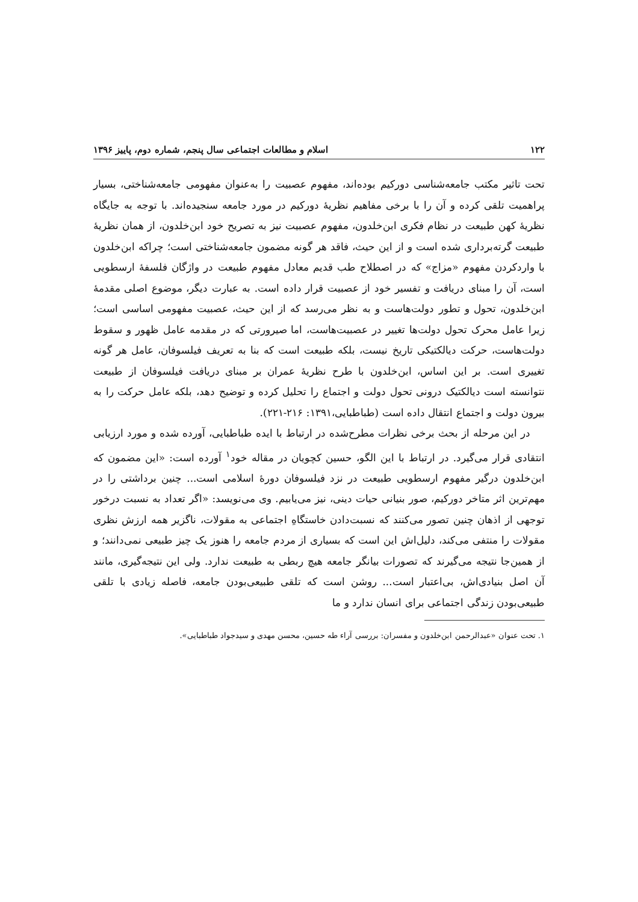۱۲۲ اسلام و مطالعات اجتماعی سال پنجم، شماره دوم، پاییز ۱۳۹۶
تحت تاثیر مکتب جامعه‌شناسی دورکیم بوده‌اند، مفهوم عصبیت را به‌عنوان مفهومی جامعه‌شناختی، بسیار پراهمیت تلقی کرده و آن را با برخی مفاهیم نظریهٔ دورکیم در مورد جامعه سنجیده‌اند. با توجه به جایگاه نظریهٔ کهن طبیعت در نظام فکری ابن‌خلدون، مفهوم عصبیت نیز به تصریح خود ابن‌خلدون، از همان نظریهٔ طبیعت گرته‌برداری شده است و از این حیث، فاقد هر گونه مضمون جامعه‌شناختی است؛ چراکه ابن‌خلدون با واردکردن مفهوم «مزاج» که در اصطلاح طب قدیم معادل مفهوم طبیعت در واژگان فلسفهٔ ارسطویی است، آن را مبنای دریافت و تفسیر خود از عصبیت قرار داده است. به عبارت دیگر، موضوع اصلی مقدمهٔ ابن‌خلدون، تحول و تطور دولت‌هاست و به نظر می‌رسد که از این حیث، عصبیت مفهومی اساسی است؛ زیرا عامل محرک تحول دولت‌ها تغییر در عصبیت‌هاست، اما صیرورتی که در مقدمه عامل ظهور و سقوط دولت‌هاست، حرکت دیالکتیکی تاریخ نیست، بلکه طبیعت است که بنا به تعریف فیلسوفان، عامل هر گونه تغییری است. بر این اساس، ابن‌خلدون با طرح نظریهٔ عمران بر مبنای دریافت فیلسوفان از طبیعت نتوانسته است دیالکتیک درونی تحول دولت و اجتماع را تحلیل کرده و توضیح دهد، بلکه عامل حرکت را به بیرون دولت و اجتماع انتقال داده است (طباطبایی،۱۳۹۱: ۲۱۶-۲۲۱).
در این مرحله از بحث برخی نظرات مطرح‌شده در ارتباط با ایده طباطبایی، آورده شده و مورد ارزیابی انتقادی قرار می‌گیرد. در ارتباط با این الگو، حسین کچویان در مقاله خود<sup>۱</sup> آورده است: «این مضمون که ابن‌خلدون درگیر مفهوم ارسطویی طبیعت در نزد فیلسوفان دورهٔ اسلامی است... چنین برداشتی را در مهم‌ترین اثر متاخر دورکیم، صور بنیانی حیات دینی، نیز می‌یابیم. وی می‌نویسد: «اگر تعداد به نسبت درخور توجهی از اذهان چنین تصور می‌کنند که نسبت‌دادن خاستگاهِ اجتماعی به مقولات، ناگزیر همه ارزش نظری مقولات را منتفی می‌کند، دلیل‌اش این است که بسیاری از مردم جامعه را هنوز یک چیز طبیعی نمی‌دانند؛ و از همین‌جا نتیجه می‌گیرند که تصورات بیانگر جامعه هیچ ربطی به طبیعت ندارد. ولی این نتیجه‌گیری، مانند آن اصل بنیادی‌اش، بی‌اعتبار است... روشن است که تلقی طبیعی‌بودن جامعه، فاصله زیادی با تلقی طبیعی‌بودن زندگی اجتماعی برای انسان ندارد و ما
۱. تحت عنوان «عبدالرحمن ابن‌خلدون و مفسران: بررسی آراء طه حسین، محسن مهدی و سیدجواد طباطبایی».